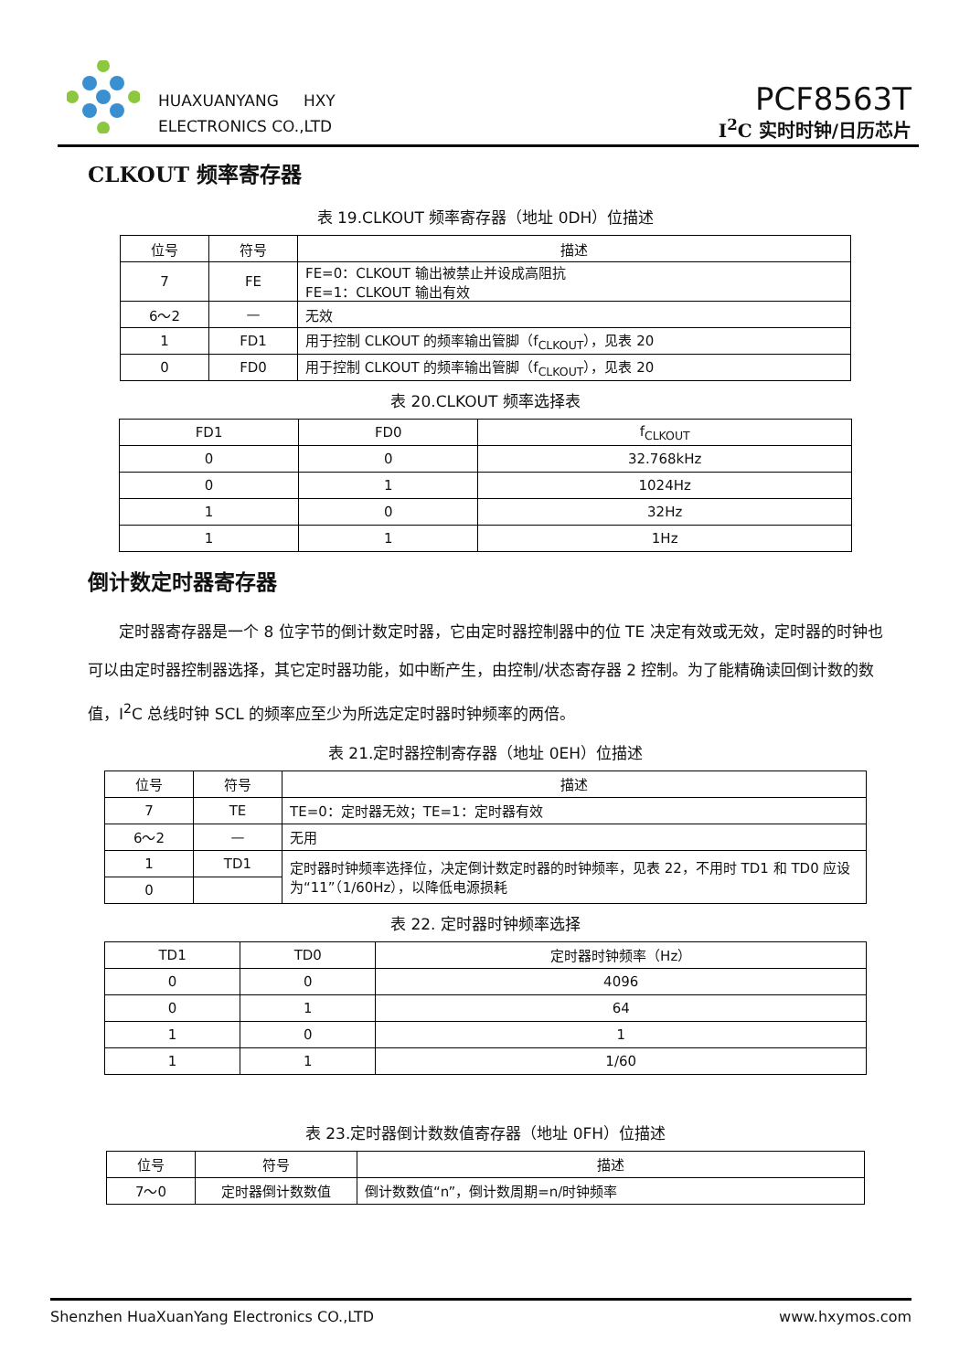HUAXUANYANG HXY
ELECTRONICS CO.,LTD
PCF8563T
I<sup>2</sup>C 实时时钟/日历芯片
CLKOUT 频率寄存器
表 19.CLKOUT 频率寄存器（地址 0DH）位描述
| 位号 | 符号 | 描述 |
| --- | --- | --- |
| 7 | FE | FE=0：CLKOUT 输出被禁止并设成高阻抗 FE=1：CLKOUT 输出有效 |
| 6～2 | — | 无效 |
| 1 | FD1 | 用于控制 CLKOUT 的频率输出管脚（f<sub>CLKOUT</sub>），见表 20 |
| 0 | FD0 | 用于控制 CLKOUT 的频率输出管脚（f<sub>CLKOUT</sub>），见表 20 |
表 20.CLKOUT 频率选择表
| FD1 | FD0 | f<sub>CLKOUT</sub> |
| --- | --- | --- |
| 0 | 0 | 32.768kHz |
| 0 | 1 | 1024Hz |
| 1 | 0 | 32Hz |
| 1 | 1 | 1Hz |
倒计数定时器寄存器
定时器寄存器是一个 8 位字节的倒计数定时器，它由定时器控制器中的位 TE 决定有效或无效，定时器的时钟也可以由定时器控制器选择，其它定时器功能，如中断产生，由控制/状态寄存器 2 控制。为了能精确读回倒计数的数值，I<sup>2</sup>C 总线时钟 SCL 的频率应至少为所选定定时器时钟频率的两倍。
表 21.定时器控制寄存器（地址 0EH）位描述
| 位号 | 符号 | 描述 |
| --- | --- | --- |
| 7 | TE | TE=0：定时器无效；TE=1：定时器有效 |
| 6～2 | — | 无用 |
| 1 | TD1 | 定时器时钟频率选择位，决定倒计数定时器的时钟频率，见表 22，不用时 TD1 和 TD0 应设为“11”（1/60Hz），以降低电源损耗 |
| 0 | | |
表 22. 定时器时钟频率选择
| TD1 | TD0 | 定时器时钟频率（Hz） |
| --- | --- | --- |
| 0 | 0 | 4096 |
| 0 | 1 | 64 |
| 1 | 0 | 1 |
| 1 | 1 | 1/60 |
表 23.定时器倒计数数值寄存器（地址 0FH）位描述
| 位号 | 符号 | 描述 |
| --- | --- | --- |
| 7～0 | 定时器倒计数数值 | 倒计数数值“n”，倒计数周期=n/时钟频率 |
Shenzhen HuaXuanYang Electronics CO.,LTD www.hxymos.com